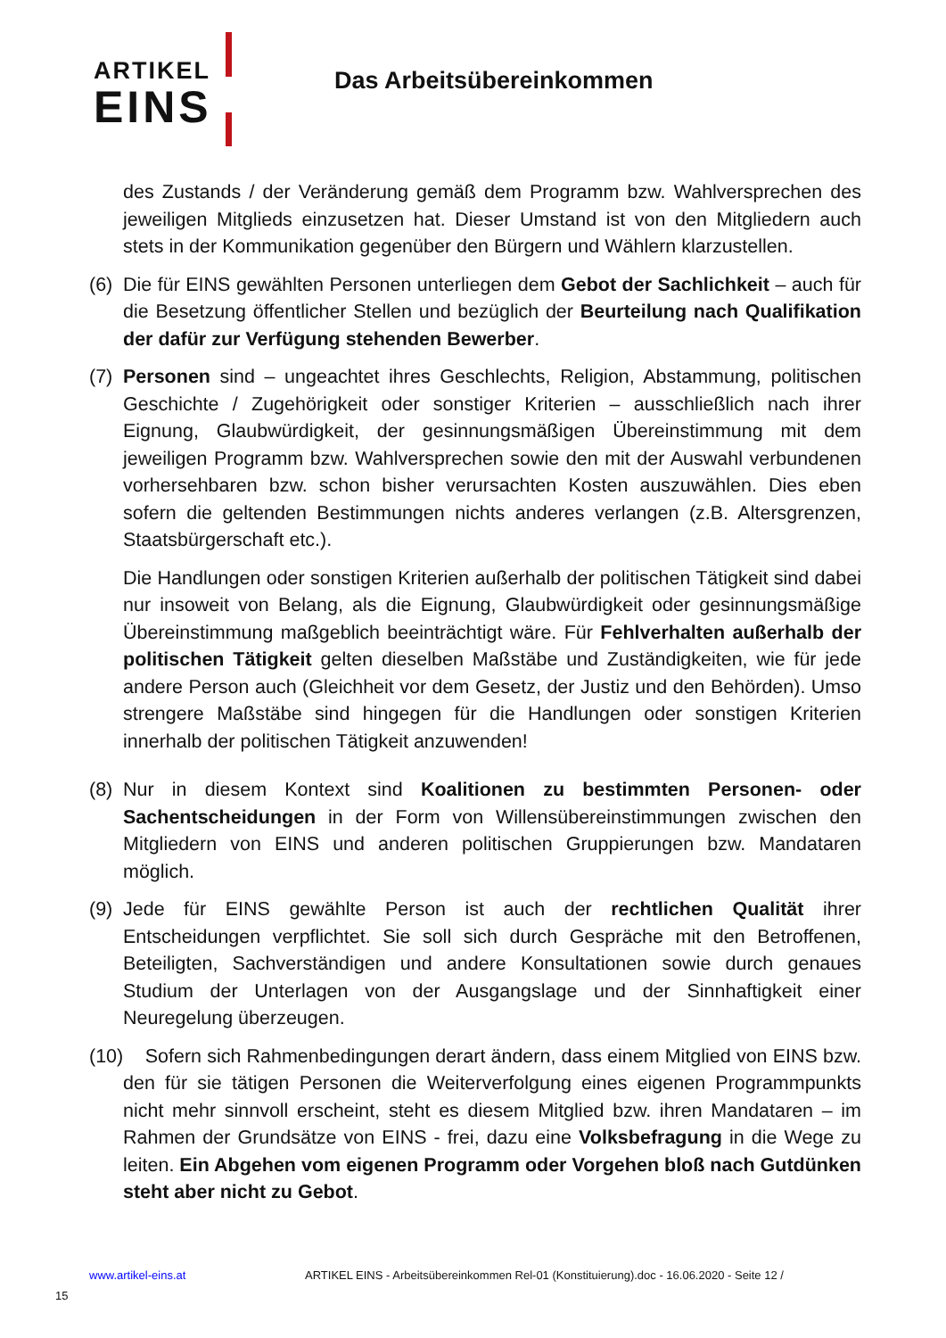ARTIKEL
EINS
Das Arbeitsübereinkommen
des Zustands / der Veränderung gemäß dem Programm bzw. Wahlversprechen des jeweiligen Mitglieds einzusetzen hat. Dieser Umstand ist von den Mitgliedern auch stets in der Kommunikation gegenüber den Bürgern und Wählern klarzustellen.
(6) Die für EINS gewählten Personen unterliegen dem Gebot der Sachlichkeit – auch für die Besetzung öffentlicher Stellen und bezüglich der Beurteilung nach Qualifikation der dafür zur Verfügung stehenden Bewerber.
(7) Personen sind – ungeachtet ihres Geschlechts, Religion, Abstammung, politischen Geschichte / Zugehörigkeit oder sonstiger Kriterien – ausschließlich nach ihrer Eignung, Glaubwürdigkeit, der gesinnungsmäßigen Übereinstimmung mit dem jeweiligen Programm bzw. Wahlversprechen sowie den mit der Auswahl verbundenen vorhersehbaren bzw. schon bisher verursachten Kosten auszuwählen. Dies eben sofern die geltenden Bestimmungen nichts anderes verlangen (z.B. Altersgrenzen, Staatsbürgerschaft etc.).
Die Handlungen oder sonstigen Kriterien außerhalb der politischen Tätigkeit sind dabei nur insoweit von Belang, als die Eignung, Glaubwürdigkeit oder gesinnungsmäßige Übereinstimmung maßgeblich beeinträchtigt wäre. Für Fehlverhalten außerhalb der politischen Tätigkeit gelten dieselben Maßstäbe und Zuständigkeiten, wie für jede andere Person auch (Gleichheit vor dem Gesetz, der Justiz und den Behörden). Umso strengere Maßstäbe sind hingegen für die Handlungen oder sonstigen Kriterien innerhalb der politischen Tätigkeit anzuwenden!
(8) Nur in diesem Kontext sind Koalitionen zu bestimmten Personen- oder Sachentscheidungen in der Form von Willensübereinstimmungen zwischen den Mitgliedern von EINS und anderen politischen Gruppierungen bzw. Mandataren möglich.
(9) Jede für EINS gewählte Person ist auch der rechtlichen Qualität ihrer Entscheidungen verpflichtet. Sie soll sich durch Gespräche mit den Betroffenen, Beteiligten, Sachverständigen und andere Konsultationen sowie durch genaues Studium der Unterlagen von der Ausgangslage und der Sinnhaftigkeit einer Neuregelung überzeugen.
(10) Sofern sich Rahmenbedingungen derart ändern, dass einem Mitglied von EINS bzw. den für sie tätigen Personen die Weiterverfolgung eines eigenen Programmpunkts nicht mehr sinnvoll erscheint, steht es diesem Mitglied bzw. ihren Mandataren – im Rahmen der Grundsätze von EINS - frei, dazu eine Volksbefragung in die Wege zu leiten. Ein Abgehen vom eigenen Programm oder Vorgehen bloß nach Gutdünken steht aber nicht zu Gebot.
www.artikel-eins.at ARTIKEL EINS - Arbeitsübereinkommen Rel-01 (Konstituierung).doc - 16.06.2020 - Seite 12 /
15